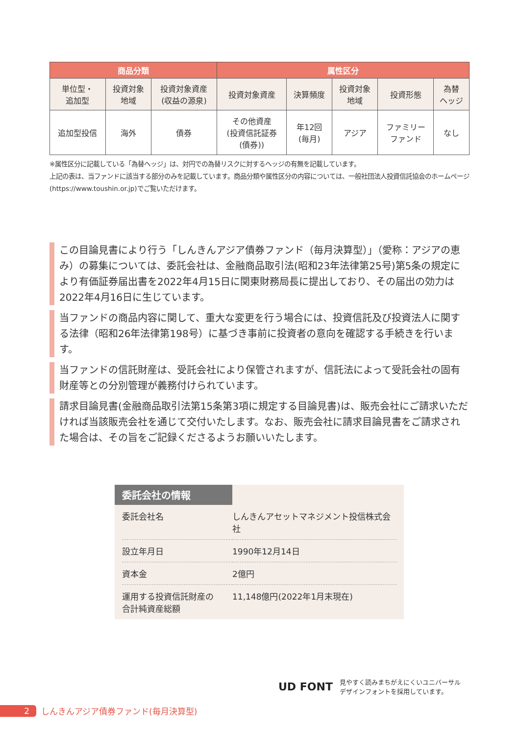| 商品分類 | | | 属性区分 | | | | |
| --- | --- | --- | --- | --- | --- | --- | --- |
| 単位型・ 追加型 | 投資対象 地域 | 投資対象資産 (収益の源泉) | 投資対象資産 | 決算頻度 | 投資対象 地域 | 投資形態 | 為替 ヘッジ |
| 追加型投信 | 海外 | 債券 | その他資産 (投資信託証券 (債券)) | 年12回 (毎月) | アジア | ファミリー ファンド | なし |
※属性区分に記載している「為替ヘッジ」は、対円での為替リスクに対するヘッジの有無を記載しています。
上記の表は、当ファンドに該当する部分のみを記載しています。商品分類や属性区分の内容については、一般社団法人投資信託協会のホームページ(https://www.toushin.or.jp)でご覧いただけます。
この目論見書により行う「しんきんアジア債券ファンド（毎月決算型）」（愛称：アジアの恵み）の募集については、委託会社は、金融商品取引法(昭和23年法律第25号)第5条の規定により有価証券届出書を2022年4月15日に関東財務局長に提出しており、その届出の効力は2022年4月16日に生じています。
当ファンドの商品内容に関して、重大な変更を行う場合には、投資信託及び投資法人に関する法律（昭和26年法律第198号）に基づき事前に投資者の意向を確認する手続きを行います。
当ファンドの信託財産は、受託会社により保管されますが、信託法によって受託会社の固有財産等との分別管理が義務付けられています。
請求目論見書(金融商品取引法第15条第3項に規定する目論見書)は、販売会社にご請求いただければ当該販売会社を通じて交付いたします。なお、販売会社に請求目論見書をご請求された場合は、その旨をご記録くださるようお願いいたします。
委託会社の情報
| 委託会社名 | しんきんアセットマネジメント投信株式会社 |
| 設立年月日 | 1990年12月14日 |
| 資本金 | 2億円 |
| 運用する投資信託財産の 合計純資産総額 | 11,148億円(2022年1月末現在) |
UD FONT
見やすく読みまちがえにくいユニバーサル
デザインフォントを採用しています。
2 しんきんアジア債券ファンド(毎月決算型)